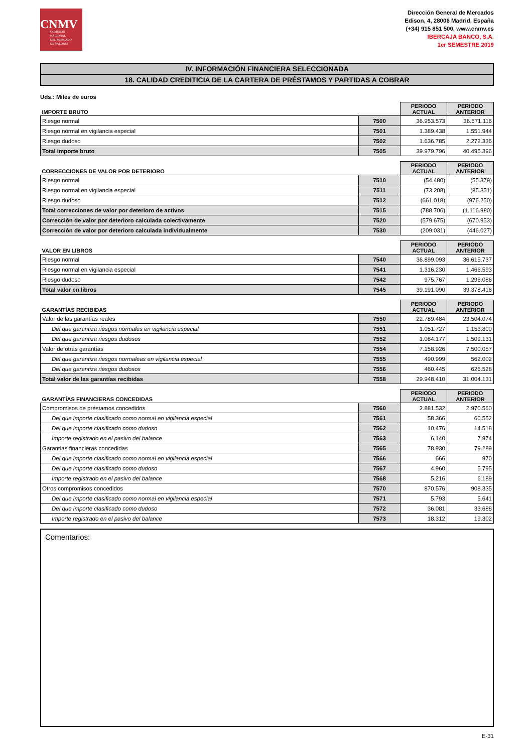CNMV
COMISIÓN
NACIONAL
DEL MERCADO
DE VALORES
Dirección General de Mercados
Edison, 4, 28006 Madrid, España
(+34) 915 851 500, www.cnmv.es
IBERCAJA BANCO, S.A.
1er SEMESTRE 2019
IV. INFORMACIÓN FINANCIERA SELECCIONADA
18. CALIDAD CREDITICIA DE LA CARTERA DE PRÉSTAMOS Y PARTIDAS A COBRAR
Uds.: Miles de euros
| IMPORTE BRUTO | | PERIODO ACTUAL | PERIODO ANTERIOR |
| --- | --- | --- | --- |
| Riesgo normal | 7500 | 36.953.573 | 36.671.116 |
| Riesgo normal en vigilancia especial | 7501 | 1.389.438 | 1.551.944 |
| Riesgo dudoso | 7502 | 1.636.785 | 2.272.336 |
| Total importe bruto | 7505 | 39.979.796 | 40.495.396 |
| CORRECCIONES DE VALOR POR DETERIORO | | PERIODO ACTUAL | PERIODO ANTERIOR |
| --- | --- | --- | --- |
| Riesgo normal | 7510 | (54.480) | (55.379) |
| Riesgo normal en vigilancia especial | 7511 | (73.208) | (85.351) |
| Riesgo dudoso | 7512 | (661.018) | (976.250) |
| Total correcciones de valor por deterioro de activos | 7515 | (788.706) | (1.116.980) |
| Corrección de valor por deterioro calculada colectivamente | 7520 | (579.675) | (670.953) |
| Corrección de valor por deterioro calculada individualmente | 7530 | (209.031) | (446.027) |
| VALOR EN LIBROS | | PERIODO ACTUAL | PERIODO ANTERIOR |
| --- | --- | --- | --- |
| Riesgo normal | 7540 | 36.899.093 | 36.615.737 |
| Riesgo normal en vigilancia especial | 7541 | 1.316.230 | 1.466.593 |
| Riesgo dudoso | 7542 | 975.767 | 1.296.086 |
| Total valor en libros | 7545 | 39.191.090 | 39.378.416 |
| GARANTÍAS RECIBIDAS | | PERIODO ACTUAL | PERIODO ANTERIOR |
| --- | --- | --- | --- |
| Valor de las garantías reales | 7550 | 22.789.484 | 23.504.074 |
| Del que garantiza riesgos normales en vigilancia especial | 7551 | 1.051.727 | 1.153.800 |
| Del que garantiza riesgos dudosos | 7552 | 1.084.177 | 1.509.131 |
| Valor de otras garantías | 7554 | 7.158.926 | 7.500.057 |
| Del que garantiza riesgos normaleas en vigilancia especial | 7555 | 490.999 | 562.002 |
| Del que garantiza riesgos dudosos | 7556 | 460.445 | 626.528 |
| Total valor de las garantías recibidas | 7558 | 29.948.410 | 31.004.131 |
| GARANTÍAS FINANCIERAS CONCEDIDAS | | PERIODO ACTUAL | PERIODO ANTERIOR |
| --- | --- | --- | --- |
| Compromisos de préstamos concedidos | 7560 | 2.881.532 | 2.970.560 |
| Del que importe clasificado como normal en vigilancia especial | 7561 | 58.366 | 60.552 |
| Del que importe clasificado como dudoso | 7562 | 10.476 | 14.518 |
| Importe registrado en el pasivo del balance | 7563 | 6.140 | 7.974 |
| Garantías financieras concedidas | 7565 | 78.930 | 79.289 |
| Del que importe clasificado como normal en vigilancia especial | 7566 | 666 | 970 |
| Del que importe clasificado como dudoso | 7567 | 4.960 | 5.795 |
| Importe registrado en el pasivo del balance | 7568 | 5.216 | 6.189 |
| Otros compromisos concedidos | 7570 | 870.576 | 908.335 |
| Del que importe clasificado como normal en vigilancia especial | 7571 | 5.793 | 5.641 |
| Del que importe clasificado como dudoso | 7572 | 36.081 | 33.688 |
| Importe registrado en el pasivo del balance | 7573 | 18.312 | 19.302 |
Comentarios:
E-31